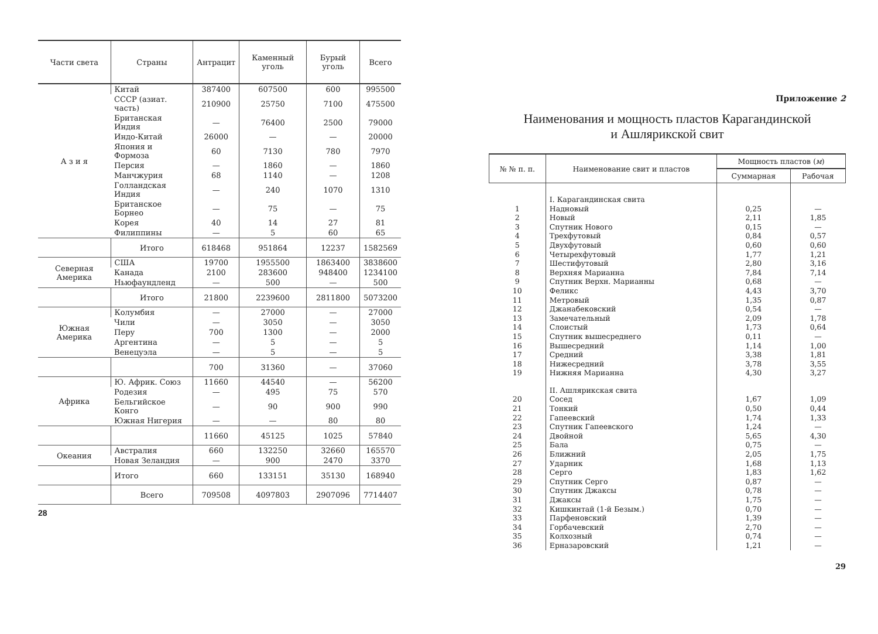| Части света | Страны | Антрацит | Каменный уголь | Бурый уголь | Всего |
| --- | --- | --- | --- | --- | --- |
| А з и я | Китай | 387400 | 607500 | 600 | 995500 |
| | СССР (азиат. часть) | 210900 | 25750 | 7100 | 475500 |
| | Британская Индия | — | 76400 | 2500 | 79000 |
| | Индо-Китай | 26000 | — | — | 20000 |
| | Япония и Формоза | 60 | 7130 | 780 | 7970 |
| | Персия | — | 1860 | — | 1860 |
| | Манчжурия | 68 | 1140 | — | 1208 |
| | Голландская Индия | — | 240 | 1070 | 1310 |
| | Британское Борнео | — | 75 | — | 75 |
| | Корея | 40 | 14 | 27 | 81 |
| | Филиппины | — | 5 | 60 | 65 |
| | Итого | 618468 | 951864 | 12237 | 1582569 |
| Северная Америка | США | 19700 | 1955500 | 1863400 | 3838600 |
| | Канада | 2100 | 283600 | 948400 | 1234100 |
| | Ньюфаундленд | — | 500 | — | 500 |
| | Итого | 21800 | 2239600 | 2811800 | 5073200 |
| Южная Америка | Колумбия | — | 27000 | — | 27000 |
| | Чили | — | 3050 | — | 3050 |
| | Перу | 700 | 1300 | — | 2000 |
| | Аргентина | — | 5 | — | 5 |
| | Венецуэла | — | 5 | — | 5 |
| | | 700 | 31360 | — | 37060 |
| Африка | Ю. Африк. Союз | 11660 | 44540 | — | 56200 |
| | Родезия | — | 495 | 75 | 570 |
| | Бельгийское Конго | — | 90 | 900 | 990 |
| | Южная Нигерия | — | — | 80 | 80 |
| | | 11660 | 45125 | 1025 | 57840 |
| Океания | Австралия | 660 | 132250 | 32660 | 165570 |
| | Новая Зеландия | — | 900 | 2470 | 3370 |
| | Итого | 660 | 133151 | 35130 | 168940 |
| | Всего | 709508 | 4097803 | 2907096 | 7714407 |
28
Приложение 2
Наименования и мощность пластов Карагандинской
и Ашлярикской свит
| № № п. п. | Наименование свит и пластов | Мощность пластов ( м ) | |
| --- | --- | --- | --- |
| | | Суммарная | Рабочая |
| | I. Карагандинская свита | | |
| 1 | Надновый | 0,25 | — |
| 2 | Новый | 2,11 | 1,85 |
| 3 | Спутник Нового | 0,15 | — |
| 4 | Трехфутовый | 0,84 | 0,57 |
| 5 | Двухфутовый | 0,60 | 0,60 |
| 6 | Четырехфутовый | 1,77 | 1,21 |
| 7 | Шестифутовый | 2,80 | 3,16 |
| 8 | Верхняя Марианна | 7,84 | 7,14 |
| 9 | Спутник Верхн. Марианны | 0,68 | — |
| 10 | Феликс | 4,43 | 3,70 |
| 11 | Метровый | 1,35 | 0,87 |
| 12 | Джанабековский | 0,54 | — |
| 13 | Замечательный | 2,09 | 1,78 |
| 14 | Слоистый | 1,73 | 0,64 |
| 15 | Спутник вышесреднего | 0,11 | — |
| 16 | Вышесредний | 1,14 | 1,00 |
| 17 | Средний | 3,38 | 1,81 |
| 18 | Нижесредний | 3,78 | 3,55 |
| 19 | Нижняя Марианна | 4,30 | 3,27 |
| | II. Ашлярикская свита | | |
| 20 | Сосед | 1,67 | 1,09 |
| 21 | Тонкий | 0,50 | 0,44 |
| 22 | Гапеевский | 1,74 | 1,33 |
| 23 | Спутник Гапеевского | 1,24 | — |
| 24 | Двойной | 5,65 | 4,30 |
| 25 | Бала | 0,75 | — |
| 26 | Ближний | 2,05 | 1,75 |
| 27 | Ударник | 1,68 | 1,13 |
| 28 | Серго | 1,83 | 1,62 |
| 29 | Спутник Серго | 0,87 | — |
| 30 | Спутник Джаксы | 0,78 | — |
| 31 | Джаксы | 1,75 | — |
| 32 | Кишкинтай (1-й Безым.) | 0,70 | — |
| 33 | Парфеновский | 1,39 | — |
| 34 | Горбачевский | 2,70 | — |
| 35 | Колхозный | 0,74 | — |
| 36 | Ерназаровский | 1,21 | — |
29